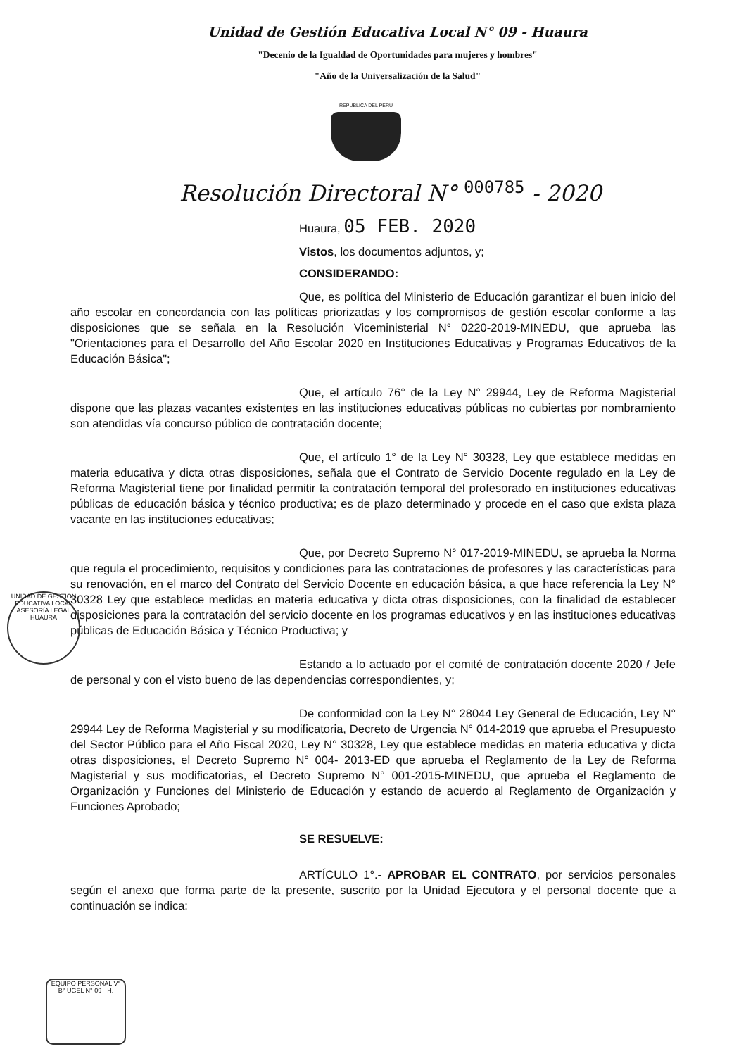Unidad de Gestión Educativa Local N° 09 - Huaura
"Decenio de la Igualdad de Oportunidades para mujeres y hombres"
"Año de la Universalización de la Salud"
REPUBLICA DEL PERU
Resolución Directoral N° <sup>000785</sup> - 2020
Huaura, 05 FEB. 2020
Vistos, los documentos adjuntos, y;
CONSIDERANDO:
Que, es política del Ministerio de Educación garantizar el buen inicio del año escolar en concordancia con las políticas priorizadas y los compromisos de gestión escolar conforme a las disposiciones que se señala en la Resolución Viceministerial N° 0220-2019-MINEDU, que aprueba las "Orientaciones para el Desarrollo del Año Escolar 2020 en Instituciones Educativas y Programas Educativos de la Educación Básica";
Que, el artículo 76° de la Ley N° 29944, Ley de Reforma Magisterial dispone que las plazas vacantes existentes en las instituciones educativas públicas no cubiertas por nombramiento son atendidas vía concurso público de contratación docente;
Que, el artículo 1° de la Ley N° 30328, Ley que establece medidas en materia educativa y dicta otras disposiciones, señala que el Contrato de Servicio Docente regulado en la Ley de Reforma Magisterial tiene por finalidad permitir la contratación temporal del profesorado en instituciones educativas públicas de educación básica y técnico productiva; es de plazo determinado y procede en el caso que exista plaza vacante en las instituciones educativas;
Que, por Decreto Supremo N° 017-2019-MINEDU, se aprueba la Norma que regula el procedimiento, requisitos y condiciones para las contrataciones de profesores y las características para su renovación, en el marco del Contrato del Servicio Docente en educación básica, a que hace referencia la Ley N° 30328 Ley que establece medidas en materia educativa y dicta otras disposiciones, con la finalidad de establecer disposiciones para la contratación del servicio docente en los programas educativos y en las instituciones educativas públicas de Educación Básica y Técnico Productiva; y
Estando a lo actuado por el comité de contratación docente 2020 / Jefe de personal y con el visto bueno de las dependencias correspondientes, y;
De conformidad con la Ley N° 28044 Ley General de Educación, Ley N° 29944 Ley de Reforma Magisterial y su modificatoria, Decreto de Urgencia N° 014-2019 que aprueba el Presupuesto del Sector Público para el Año Fiscal 2020, Ley N° 30328, Ley que establece medidas en materia educativa y dicta otras disposiciones, el Decreto Supremo N° 004- 2013-ED que aprueba el Reglamento de la Ley de Reforma Magisterial y sus modificatorias, el Decreto Supremo N° 001-2015-MINEDU, que aprueba el Reglamento de Organización y Funciones del Ministerio de Educación y estando de acuerdo al Reglamento de Organización y Funciones Aprobado;
SE RESUELVE:
ARTÍCULO 1°.- APROBAR EL CONTRATO, por servicios personales según el anexo que forma parte de la presente, suscrito por la Unidad Ejecutora y el personal docente que a continuación se indica:
UNIDAD DE GESTIÓN EDUCATIVA LOCAL ASESORÍA LEGAL HUAURA
EQUIPO PERSONAL V° B° UGEL N° 09 - H.